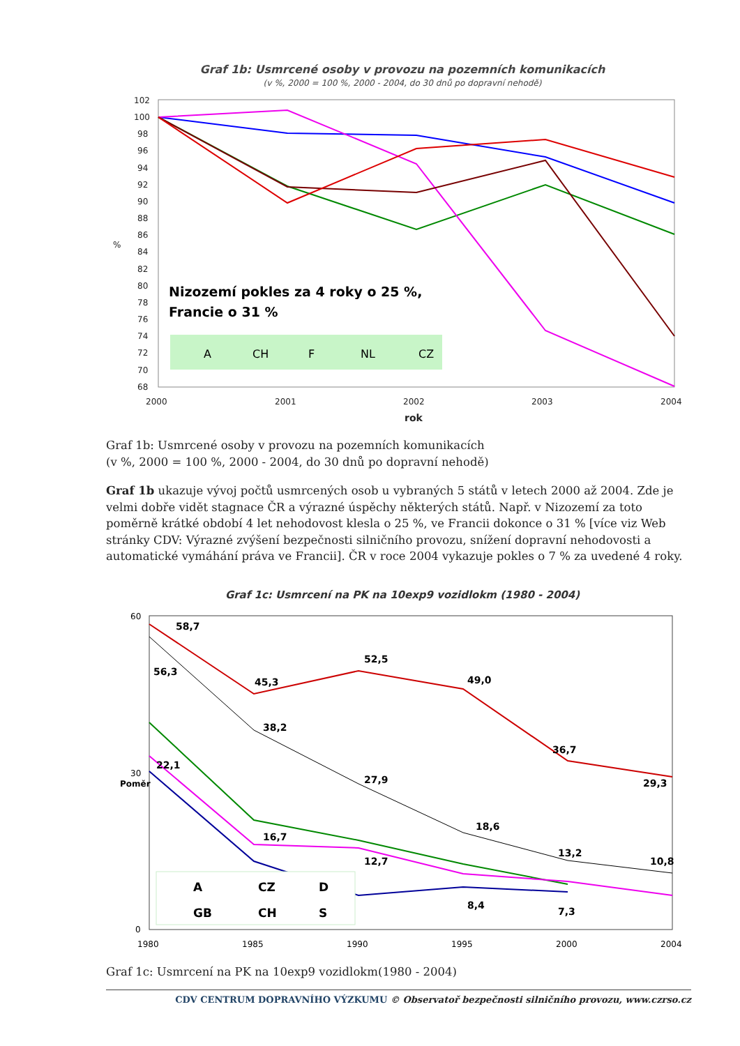Graf 1b: Usmrcené osoby v provozu na pozemních komunikacích
(v %, 2000 = 100 %, 2000 - 2004, do 30 dnů po dopravní nehodě)
102
100
98
96
94
92
90
88
86
84
82
80
78
76
74
72
70
68
2000
2001
2002
2003
2004
rok
%
Nizozemí pokles za 4 roky o 25 %,
Francie o 31 %
A
CH
F
NL
CZ
Graf 1b: Usmrcené osoby v provozu na pozemních komunikacích
(v %, 2000 = 100 %, 2000 - 2004, do 30 dnů po dopravní nehodě)
Graf 1b ukazuje vývoj počtů usmrcených osob u vybraných 5 států v letech 2000 až 2004. Zde je velmi dobře vidět stagnace ČR a výrazné úspěchy některých států. Např. v Nizozemí za toto poměrně krátké období 4 let nehodovost klesla o 25 %, ve Francii dokonce o 31 % [více viz Web stránky CDV: Výrazné zvýšení bezpečnosti silničního provozu, snížení dopravní nehodovosti a automatické vymáhání práva ve Francii]. ČR v roce 2004 vykazuje pokles o 7 % za uvedené 4 roky.
Graf 1c: Usmrcení na PK na 10exp9 vozidlokm (1980 - 2004)
60
30
0
Poměr
1980
1985
1990
1995
2000
2004
58,7
45,3
52,5
49,0
36,7
29,3
56,3
38,2
27,9
18,6
13,2
10,8
22,1
16,7
12,7
8,4
7,3
A
CZ
D
GB
CH
S
Graf 1c: Usmrcení na PK na 10exp9 vozidlokm(1980 - 2004)
CDV CENTRUM DOPRAVNÍHO VÝZKUMU © Observatoř bezpečnosti silničního provozu, www.czrso.cz